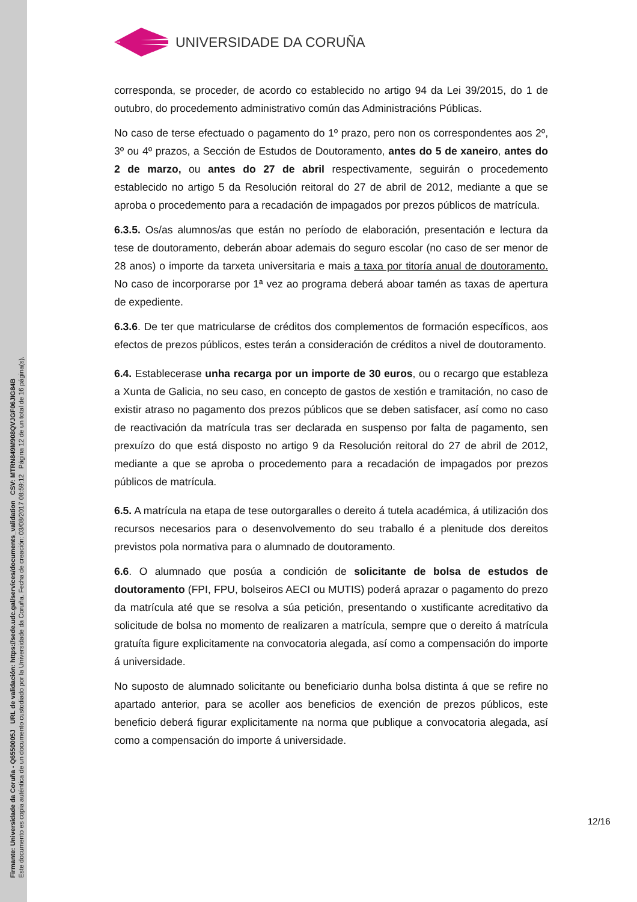Firmante: Universidade da Coruña - Q6550005J URL de validación: https://sede.udc.gal/services/documents_validation CSV: MTRN849M908QVJGF06JIG84B
Este documento es copia auténtica de un documento custodiado por la Universidade da Coruña. Fecha de creación: 03/08/2017 08:59:12 Página 12 de un total de 16 página(s).
UNIVERSIDADE DA CORUÑA
corresponda, se proceder, de acordo co establecido no artigo 94 da Lei 39/2015, do 1 de outubro, do procedemento administrativo común das Administracións Públicas.
No caso de terse efectuado o pagamento do 1º prazo, pero non os correspondentes aos 2º, 3º ou 4º prazos, a Sección de Estudos de Doutoramento, antes do 5 de xaneiro, antes do 2 de marzo, ou antes do 27 de abril respectivamente, seguirán o procedemento establecido no artigo 5 da Resolución reitoral do 27 de abril de 2012, mediante a que se aproba o procedemento para a recadación de impagados por prezos públicos de matrícula.
6.3.5. Os/as alumnos/as que están no período de elaboración, presentación e lectura da tese de doutoramento, deberán aboar ademais do seguro escolar (no caso de ser menor de 28 anos) o importe da tarxeta universitaria e mais a taxa por titoría anual de doutoramento. No caso de incorporarse por 1ª vez ao programa deberá aboar tamén as taxas de apertura de expediente.
6.3.6. De ter que matricularse de créditos dos complementos de formación específicos, aos efectos de prezos públicos, estes terán a consideración de créditos a nivel de doutoramento.
6.4. Establecerase unha recarga por un importe de 30 euros, ou o recargo que estableza a Xunta de Galicia, no seu caso, en concepto de gastos de xestión e tramitación, no caso de existir atraso no pagamento dos prezos públicos que se deben satisfacer, así como no caso de reactivación da matrícula tras ser declarada en suspenso por falta de pagamento, sen prexuízo do que está disposto no artigo 9 da Resolución reitoral do 27 de abril de 2012, mediante a que se aproba o procedemento para a recadación de impagados por prezos públicos de matrícula.
6.5. A matrícula na etapa de tese outorgaralles o dereito á tutela académica, á utilización dos recursos necesarios para o desenvolvemento do seu traballo é a plenitude dos dereitos previstos pola normativa para o alumnado de doutoramento.
6.6. O alumnado que posúa a condición de solicitante de bolsa de estudos de doutoramento (FPI, FPU, bolseiros AECI ou MUTIS) poderá aprazar o pagamento do prezo da matrícula até que se resolva a súa petición, presentando o xustificante acreditativo da solicitude de bolsa no momento de realizaren a matrícula, sempre que o dereito á matrícula gratuíta figure explicitamente na convocatoria alegada, así como a compensación do importe á universidade.
No suposto de alumnado solicitante ou beneficiario dunha bolsa distinta á que se refire no apartado anterior, para se acoller aos beneficios de exención de prezos públicos, este beneficio deberá figurar explicitamente na norma que publique a convocatoria alegada, así como a compensación do importe á universidade.
12/16